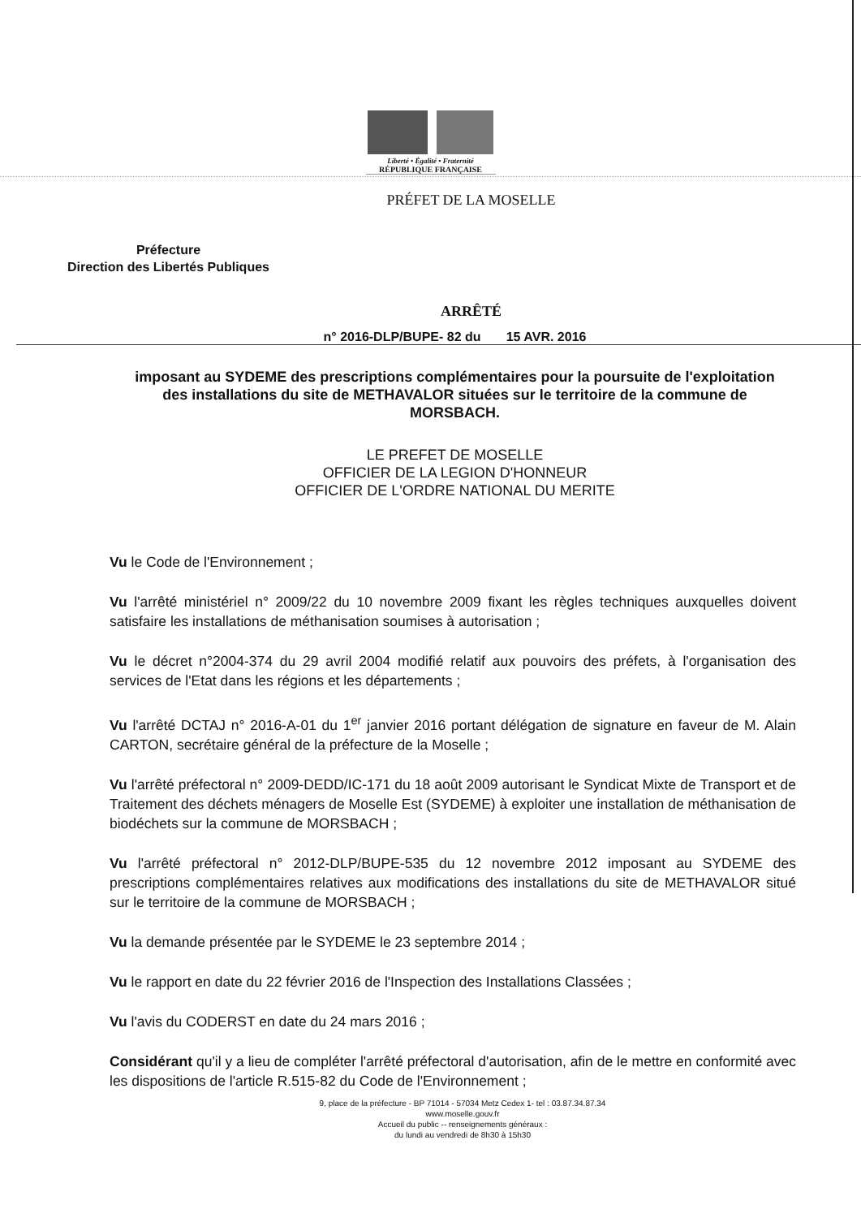Liberté • Égalité • Fraternité
RÉPUBLIQUE FRANÇAISE
PRÉFET DE LA MOSELLE
Préfecture
Direction des Libertés Publiques
ARRÊTÉ
n° 2016-DLP/BUPE- 82 du 15 AVR. 2016
imposant au SYDEME des prescriptions complémentaires pour la poursuite de l'exploitation des installations du site de METHAVALOR situées sur le territoire de la commune de MORSBACH.
LE PREFET DE MOSELLE
OFFICIER DE LA LEGION D'HONNEUR
OFFICIER DE L'ORDRE NATIONAL DU MERITE
Vu le Code de l'Environnement ;
Vu l'arrêté ministériel n° 2009/22 du 10 novembre 2009 fixant les règles techniques auxquelles doivent satisfaire les installations de méthanisation soumises à autorisation ;
Vu le décret n°2004-374 du 29 avril 2004 modifié relatif aux pouvoirs des préfets, à l'organisation des services de l'Etat dans les régions et les départements ;
Vu l'arrêté DCTAJ n° 2016-A-01 du 1<sup>er</sup> janvier 2016 portant délégation de signature en faveur de M. Alain CARTON, secrétaire général de la préfecture de la Moselle ;
Vu l'arrêté préfectoral n° 2009-DEDD/IC-171 du 18 août 2009 autorisant le Syndicat Mixte de Transport et de Traitement des déchets ménagers de Moselle Est (SYDEME) à exploiter une installation de méthanisation de biodéchets sur la commune de MORSBACH ;
Vu l'arrêté préfectoral n° 2012-DLP/BUPE-535 du 12 novembre 2012 imposant au SYDEME des prescriptions complémentaires relatives aux modifications des installations du site de METHAVALOR situé sur le territoire de la commune de MORSBACH ;
Vu la demande présentée par le SYDEME le 23 septembre 2014 ;
Vu le rapport en date du 22 février 2016 de l'Inspection des Installations Classées ;
Vu l'avis du CODERST en date du 24 mars 2016 ;
Considérant qu'il y a lieu de compléter l'arrêté préfectoral d'autorisation, afin de le mettre en conformité avec les dispositions de l'article R.515-82 du Code de l'Environnement ;
9, place de la préfecture - BP 71014 - 57034 Metz Cedex 1- tel : 03.87.34.87.34
www.moselle.gouv.fr
Accueil du public -- renseignements généraux :
du lundi au vendredi de 8h30 à 15h30